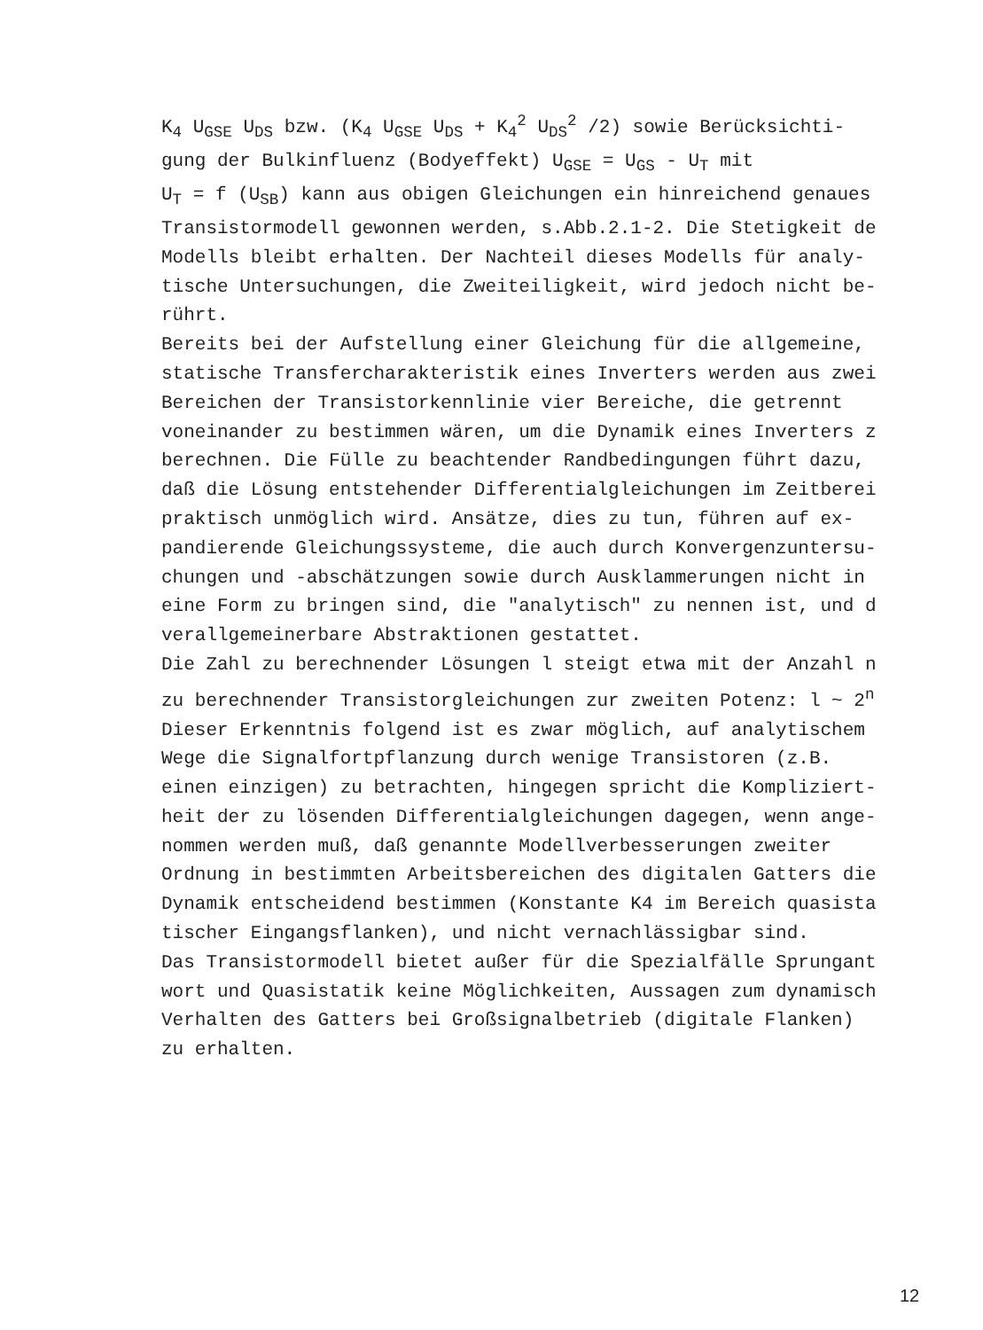K<sub>4</sub> U<sub>GSE</sub> U<sub>DS</sub> bzw. (K<sub>4</sub> U<sub>GSE</sub> U<sub>DS</sub> + K<sub>4</sub><sup>2</sup> U<sub>DS</sub><sup>2</sup> /2) sowie Berücksichti-
gung der Bulkinfluenz (Bodyeffekt) U<sub>GSE</sub> = U<sub>GS</sub> - U<sub>T</sub> mit
U<sub>T</sub> = f (U<sub>SB</sub>) kann aus obigen Gleichungen ein hinreichend genaues
Transistormodell gewonnen werden, s.Abb.2.1-2. Die Stetigkeit de
Modells bleibt erhalten. Der Nachteil dieses Modells für analy-
tische Untersuchungen, die Zweiteiligkeit, wird jedoch nicht be-
rührt.
Bereits bei der Aufstellung einer Gleichung für die allgemeine,
statische Transfercharakteristik eines Inverters werden aus zwei
Bereichen der Transistorkennlinie vier Bereiche, die getrennt
voneinander zu bestimmen wären, um die Dynamik eines Inverters z
berechnen. Die Fülle zu beachtender Randbedingungen führt dazu,
daß die Lösung entstehender Differentialgleichungen im Zeitberei
praktisch unmöglich wird. Ansätze, dies zu tun, führen auf ex-
pandierende Gleichungssysteme, die auch durch Konvergenzuntersu-
chungen und -abschätzungen sowie durch Ausklammerungen nicht in
eine Form zu bringen sind, die "analytisch" zu nennen ist, und d
verallgemeinerbare Abstraktionen gestattet.
Die Zahl zu berechnender Lösungen l steigt etwa mit der Anzahl n
zu berechnender Transistorgleichungen zur zweiten Potenz: l ~ 2<sup>n</sup>
Dieser Erkenntnis folgend ist es zwar möglich, auf analytischem
Wege die Signalfortpflanzung durch wenige Transistoren (z.B.
einen einzigen) zu betrachten, hingegen spricht die Kompliziert-
heit der zu lösenden Differentialgleichungen dagegen, wenn ange-
nommen werden muß, daß genannte Modellverbesserungen zweiter
Ordnung in bestimmten Arbeitsbereichen des digitalen Gatters die
Dynamik entscheidend bestimmen (Konstante K4 im Bereich quasista
tischer Eingangsflanken), und nicht vernachlässigbar sind.
Das Transistormodell bietet außer für die Spezialfälle Sprungant
wort und Quasistatik keine Möglichkeiten, Aussagen zum dynamisch
Verhalten des Gatters bei Großsignalbetrieb (digitale Flanken)
zu erhalten.
12